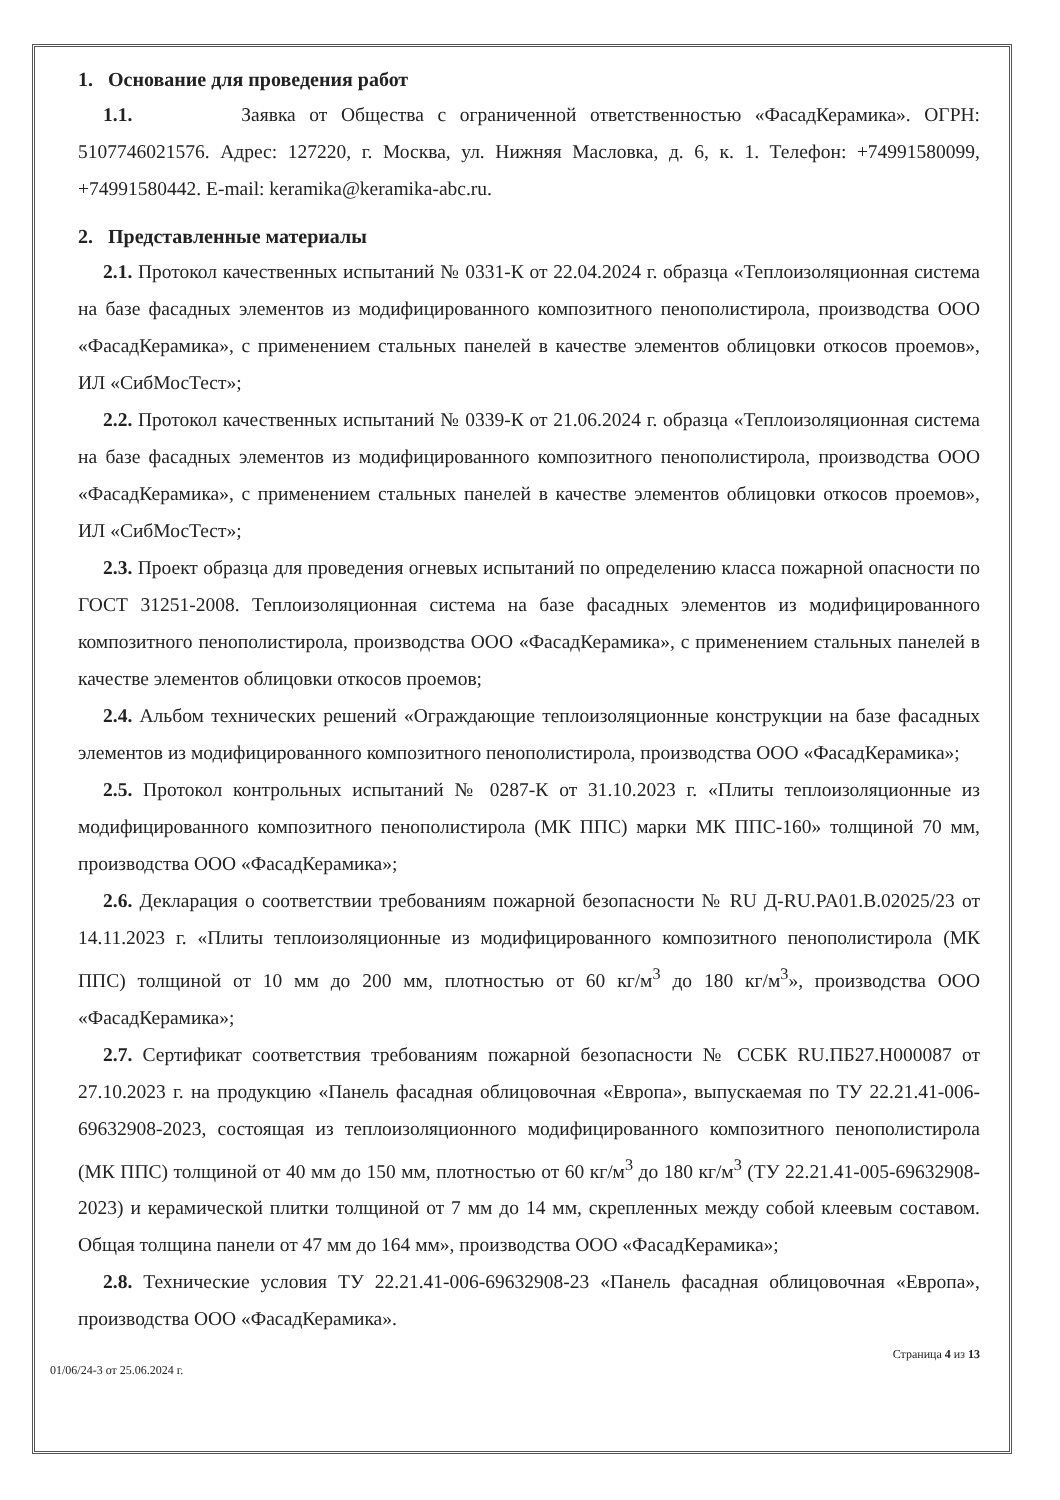1. Основание для проведения работ
1.1. Заявка от Общества с ограниченной ответственностью «ФасадКерамика». ОГРН: 5107746021576. Адрес: 127220, г. Москва, ул. Нижняя Масловка, д. 6, к. 1. Телефон: +74991580099, +74991580442. E-mail: keramika@keramika-abc.ru.
2. Представленные материалы
2.1. Протокол качественных испытаний № 0331-К от 22.04.2024 г. образца «Теплоизоляционная система на базе фасадных элементов из модифицированного композитного пенополистирола, производства ООО «ФасадКерамика», с применением стальных панелей в качестве элементов облицовки откосов проемов», ИЛ «СибМосТест»;
2.2. Протокол качественных испытаний № 0339-К от 21.06.2024 г. образца «Теплоизоляционная система на базе фасадных элементов из модифицированного композитного пенополистирола, производства ООО «ФасадКерамика», с применением стальных панелей в качестве элементов облицовки откосов проемов», ИЛ «СибМосТест»;
2.3. Проект образца для проведения огневых испытаний по определению класса пожарной опасности по ГОСТ 31251-2008. Теплоизоляционная система на базе фасадных элементов из модифицированного композитного пенополистирола, производства ООО «ФасадКерамика», с применением стальных панелей в качестве элементов облицовки откосов проемов;
2.4. Альбом технических решений «Ограждающие теплоизоляционные конструкции на базе фасадных элементов из модифицированного композитного пенополистирола, производства ООО «ФасадКерамика»;
2.5. Протокол контрольных испытаний № 0287-К от 31.10.2023 г. «Плиты теплоизоляционные из модифицированного композитного пенополистирола (МК ППС) марки МК ППС-160» толщиной 70 мм, производства ООО «ФасадКерамика»;
2.6. Декларация о соответствии требованиям пожарной безопасности № RU Д-RU.PA01.B.02025/23 от 14.11.2023 г. «Плиты теплоизоляционные из модифицированного композитного пенополистирола (МК ППС) толщиной от 10 мм до 200 мм, плотностью от 60 кг/м<sup>3</sup> до 180 кг/м<sup>3</sup>», производства ООО «ФасадКерамика»;
2.7. Сертификат соответствия требованиям пожарной безопасности № ССБК RU.ПБ27.Н000087 от 27.10.2023 г. на продукцию «Панель фасадная облицовочная «Европа», выпускаемая по ТУ 22.21.41-006-69632908-2023, состоящая из теплоизоляционного модифицированного композитного пенополистирола (МК ППС) толщиной от 40 мм до 150 мм, плотностью от 60 кг/м<sup>3</sup> до 180 кг/м<sup>3</sup> (ТУ 22.21.41-005-69632908-2023) и керамической плитки толщиной от 7 мм до 14 мм, скрепленных между собой клеевым составом. Общая толщина панели от 47 мм до 164 мм», производства ООО «ФасадКерамика»;
2.8. Технические условия ТУ 22.21.41-006-69632908-23 «Панель фасадная облицовочная «Европа», производства ООО «ФасадКерамика».
01/06/24-3 от 25.06.2024 г. Страница 4 из 13